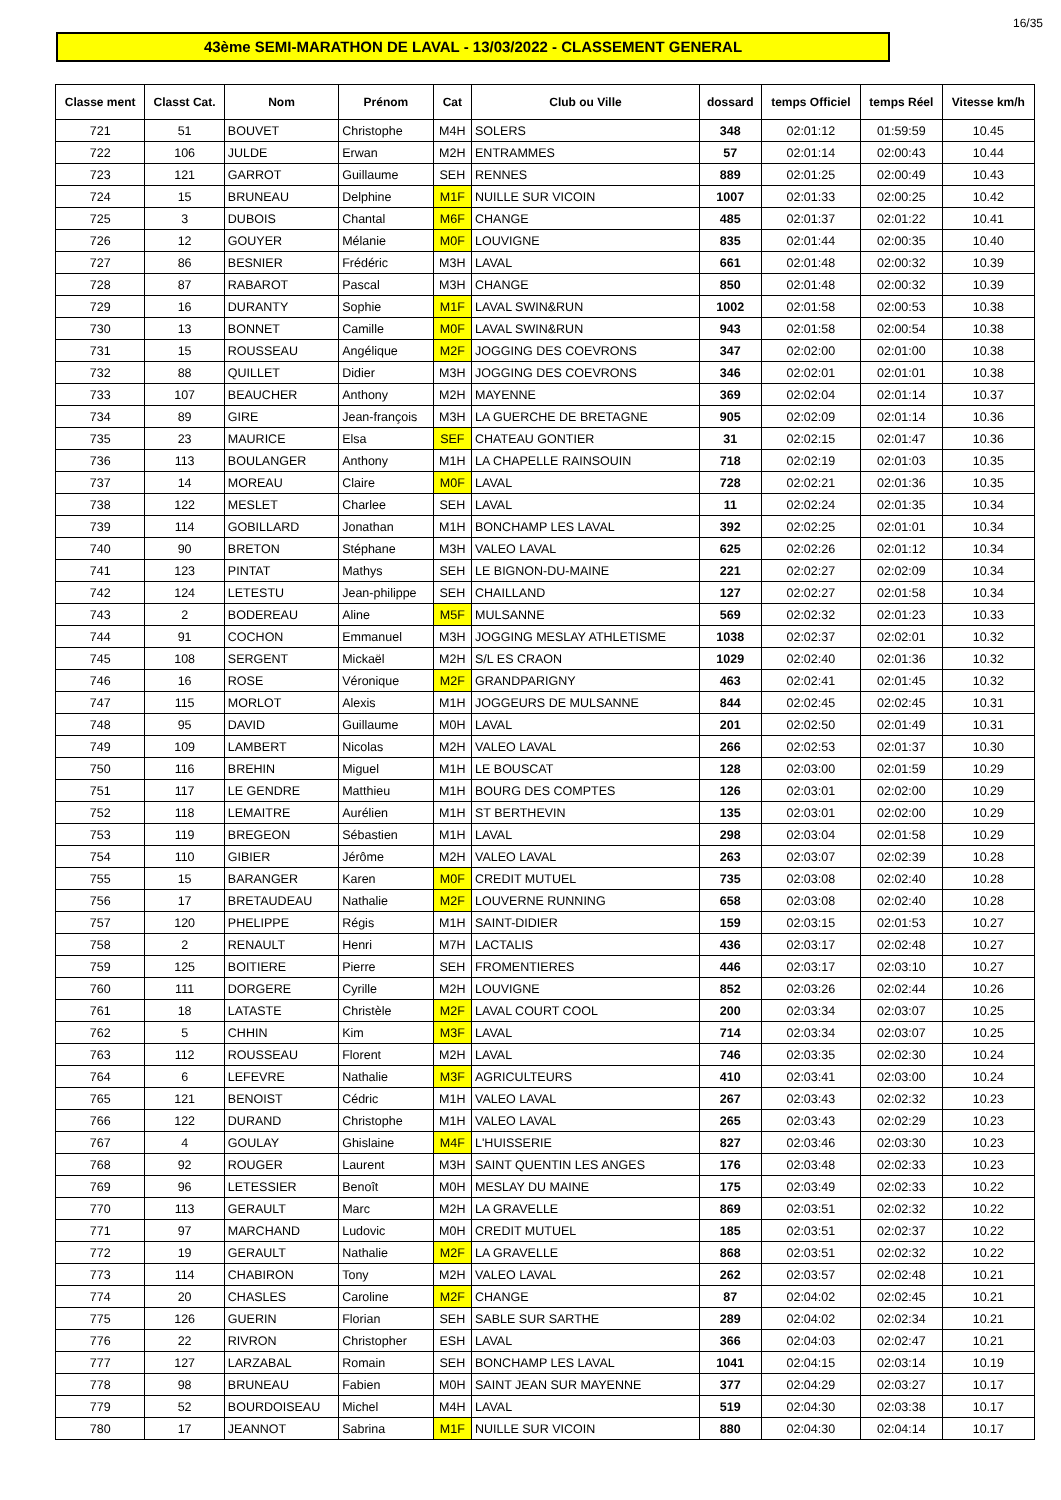16/35
43ème SEMI-MARATHON DE LAVAL - 13/03/2022 - CLASSEMENT GENERAL
| Classe ment | Classt Cat. | Nom | Prénom | Cat | Club ou Ville | dossard | temps Officiel | temps Réel | Vitesse km/h |
| --- | --- | --- | --- | --- | --- | --- | --- | --- | --- |
| 721 | 51 | BOUVET | Christophe | M4H | SOLERS | 348 | 02:01:12 | 01:59:59 | 10.45 |
| 722 | 106 | JULDE | Erwan | M2H | ENTRAMMES | 57 | 02:01:14 | 02:00:43 | 10.44 |
| 723 | 121 | GARROT | Guillaume | SEH | RENNES | 889 | 02:01:25 | 02:00:49 | 10.43 |
| 724 | 15 | BRUNEAU | Delphine | M1F | NUILLE SUR VICOIN | 1007 | 02:01:33 | 02:00:25 | 10.42 |
| 725 | 3 | DUBOIS | Chantal | M6F | CHANGE | 485 | 02:01:37 | 02:01:22 | 10.41 |
| 726 | 12 | GOUYER | Mélanie | M0F | LOUVIGNE | 835 | 02:01:44 | 02:00:35 | 10.40 |
| 727 | 86 | BESNIER | Frédéric | M3H | LAVAL | 661 | 02:01:48 | 02:00:32 | 10.39 |
| 728 | 87 | RABAROT | Pascal | M3H | CHANGE | 850 | 02:01:48 | 02:00:32 | 10.39 |
| 729 | 16 | DURANTY | Sophie | M1F | LAVAL SWIN&RUN | 1002 | 02:01:58 | 02:00:53 | 10.38 |
| 730 | 13 | BONNET | Camille | M0F | LAVAL SWIN&RUN | 943 | 02:01:58 | 02:00:54 | 10.38 |
| 731 | 15 | ROUSSEAU | Angélique | M2F | JOGGING DES COEVRONS | 347 | 02:02:00 | 02:01:00 | 10.38 |
| 732 | 88 | QUILLET | Didier | M3H | JOGGING DES COEVRONS | 346 | 02:02:01 | 02:01:01 | 10.38 |
| 733 | 107 | BEAUCHER | Anthony | M2H | MAYENNE | 369 | 02:02:04 | 02:01:14 | 10.37 |
| 734 | 89 | GIRE | Jean-françois | M3H | LA GUERCHE DE BRETAGNE | 905 | 02:02:09 | 02:01:14 | 10.36 |
| 735 | 23 | MAURICE | Elsa | SEF | CHATEAU GONTIER | 31 | 02:02:15 | 02:01:47 | 10.36 |
| 736 | 113 | BOULANGER | Anthony | M1H | LA CHAPELLE RAINSOUIN | 718 | 02:02:19 | 02:01:03 | 10.35 |
| 737 | 14 | MOREAU | Claire | M0F | LAVAL | 728 | 02:02:21 | 02:01:36 | 10.35 |
| 738 | 122 | MESLET | Charlee | SEH | LAVAL | 11 | 02:02:24 | 02:01:35 | 10.34 |
| 739 | 114 | GOBILLARD | Jonathan | M1H | BONCHAMP LES LAVAL | 392 | 02:02:25 | 02:01:01 | 10.34 |
| 740 | 90 | BRETON | Stéphane | M3H | VALEO LAVAL | 625 | 02:02:26 | 02:01:12 | 10.34 |
| 741 | 123 | PINTAT | Mathys | SEH | LE BIGNON-DU-MAINE | 221 | 02:02:27 | 02:02:09 | 10.34 |
| 742 | 124 | LETESTU | Jean-philippe | SEH | CHAILLAND | 127 | 02:02:27 | 02:01:58 | 10.34 |
| 743 | 2 | BODEREAU | Aline | M5F | MULSANNE | 569 | 02:02:32 | 02:01:23 | 10.33 |
| 744 | 91 | COCHON | Emmanuel | M3H | JOGGING MESLAY ATHLETISME | 1038 | 02:02:37 | 02:02:01 | 10.32 |
| 745 | 108 | SERGENT | Mickaël | M2H | S/L ES CRAON | 1029 | 02:02:40 | 02:01:36 | 10.32 |
| 746 | 16 | ROSE | Véronique | M2F | GRANDPARIGNY | 463 | 02:02:41 | 02:01:45 | 10.32 |
| 747 | 115 | MORLOT | Alexis | M1H | JOGGEURS DE MULSANNE | 844 | 02:02:45 | 02:02:45 | 10.31 |
| 748 | 95 | DAVID | Guillaume | M0H | LAVAL | 201 | 02:02:50 | 02:01:49 | 10.31 |
| 749 | 109 | LAMBERT | Nicolas | M2H | VALEO LAVAL | 266 | 02:02:53 | 02:01:37 | 10.30 |
| 750 | 116 | BREHIN | Miguel | M1H | LE BOUSCAT | 128 | 02:03:00 | 02:01:59 | 10.29 |
| 751 | 117 | LE GENDRE | Matthieu | M1H | BOURG DES COMPTES | 126 | 02:03:01 | 02:02:00 | 10.29 |
| 752 | 118 | LEMAITRE | Aurélien | M1H | ST BERTHEVIN | 135 | 02:03:01 | 02:02:00 | 10.29 |
| 753 | 119 | BREGEON | Sébastien | M1H | LAVAL | 298 | 02:03:04 | 02:01:58 | 10.29 |
| 754 | 110 | GIBIER | Jérôme | M2H | VALEO LAVAL | 263 | 02:03:07 | 02:02:39 | 10.28 |
| 755 | 15 | BARANGER | Karen | M0F | CREDIT MUTUEL | 735 | 02:03:08 | 02:02:40 | 10.28 |
| 756 | 17 | BRETAUDEAU | Nathalie | M2F | LOUVERNE RUNNING | 658 | 02:03:08 | 02:02:40 | 10.28 |
| 757 | 120 | PHELIPPE | Régis | M1H | SAINT-DIDIER | 159 | 02:03:15 | 02:01:53 | 10.27 |
| 758 | 2 | RENAULT | Henri | M7H | LACTALIS | 436 | 02:03:17 | 02:02:48 | 10.27 |
| 759 | 125 | BOITIERE | Pierre | SEH | FROMENTIERES | 446 | 02:03:17 | 02:03:10 | 10.27 |
| 760 | 111 | DORGERE | Cyrille | M2H | LOUVIGNE | 852 | 02:03:26 | 02:02:44 | 10.26 |
| 761 | 18 | LATASTE | Christèle | M2F | LAVAL COURT COOL | 200 | 02:03:34 | 02:03:07 | 10.25 |
| 762 | 5 | CHHIN | Kim | M3F | LAVAL | 714 | 02:03:34 | 02:03:07 | 10.25 |
| 763 | 112 | ROUSSEAU | Florent | M2H | LAVAL | 746 | 02:03:35 | 02:02:30 | 10.24 |
| 764 | 6 | LEFEVRE | Nathalie | M3F | AGRICULTEURS | 410 | 02:03:41 | 02:03:00 | 10.24 |
| 765 | 121 | BENOIST | Cédric | M1H | VALEO LAVAL | 267 | 02:03:43 | 02:02:32 | 10.23 |
| 766 | 122 | DURAND | Christophe | M1H | VALEO LAVAL | 265 | 02:03:43 | 02:02:29 | 10.23 |
| 767 | 4 | GOULAY | Ghislaine | M4F | L'HUISSERIE | 827 | 02:03:46 | 02:03:30 | 10.23 |
| 768 | 92 | ROUGER | Laurent | M3H | SAINT QUENTIN LES ANGES | 176 | 02:03:48 | 02:02:33 | 10.23 |
| 769 | 96 | LETESSIER | Benoît | M0H | MESLAY DU MAINE | 175 | 02:03:49 | 02:02:33 | 10.22 |
| 770 | 113 | GERAULT | Marc | M2H | LA GRAVELLE | 869 | 02:03:51 | 02:02:32 | 10.22 |
| 771 | 97 | MARCHAND | Ludovic | M0H | CREDIT MUTUEL | 185 | 02:03:51 | 02:02:37 | 10.22 |
| 772 | 19 | GERAULT | Nathalie | M2F | LA GRAVELLE | 868 | 02:03:51 | 02:02:32 | 10.22 |
| 773 | 114 | CHABIRON | Tony | M2H | VALEO LAVAL | 262 | 02:03:57 | 02:02:48 | 10.21 |
| 774 | 20 | CHASLES | Caroline | M2F | CHANGE | 87 | 02:04:02 | 02:02:45 | 10.21 |
| 775 | 126 | GUERIN | Florian | SEH | SABLE SUR SARTHE | 289 | 02:04:02 | 02:02:34 | 10.21 |
| 776 | 22 | RIVRON | Christopher | ESH | LAVAL | 366 | 02:04:03 | 02:02:47 | 10.21 |
| 777 | 127 | LARZABAL | Romain | SEH | BONCHAMP LES LAVAL | 1041 | 02:04:15 | 02:03:14 | 10.19 |
| 778 | 98 | BRUNEAU | Fabien | M0H | SAINT JEAN SUR MAYENNE | 377 | 02:04:29 | 02:03:27 | 10.17 |
| 779 | 52 | BOURDOISEAU | Michel | M4H | LAVAL | 519 | 02:04:30 | 02:03:38 | 10.17 |
| 780 | 17 | JEANNOT | Sabrina | M1F | NUILLE SUR VICOIN | 880 | 02:04:30 | 02:04:14 | 10.17 |